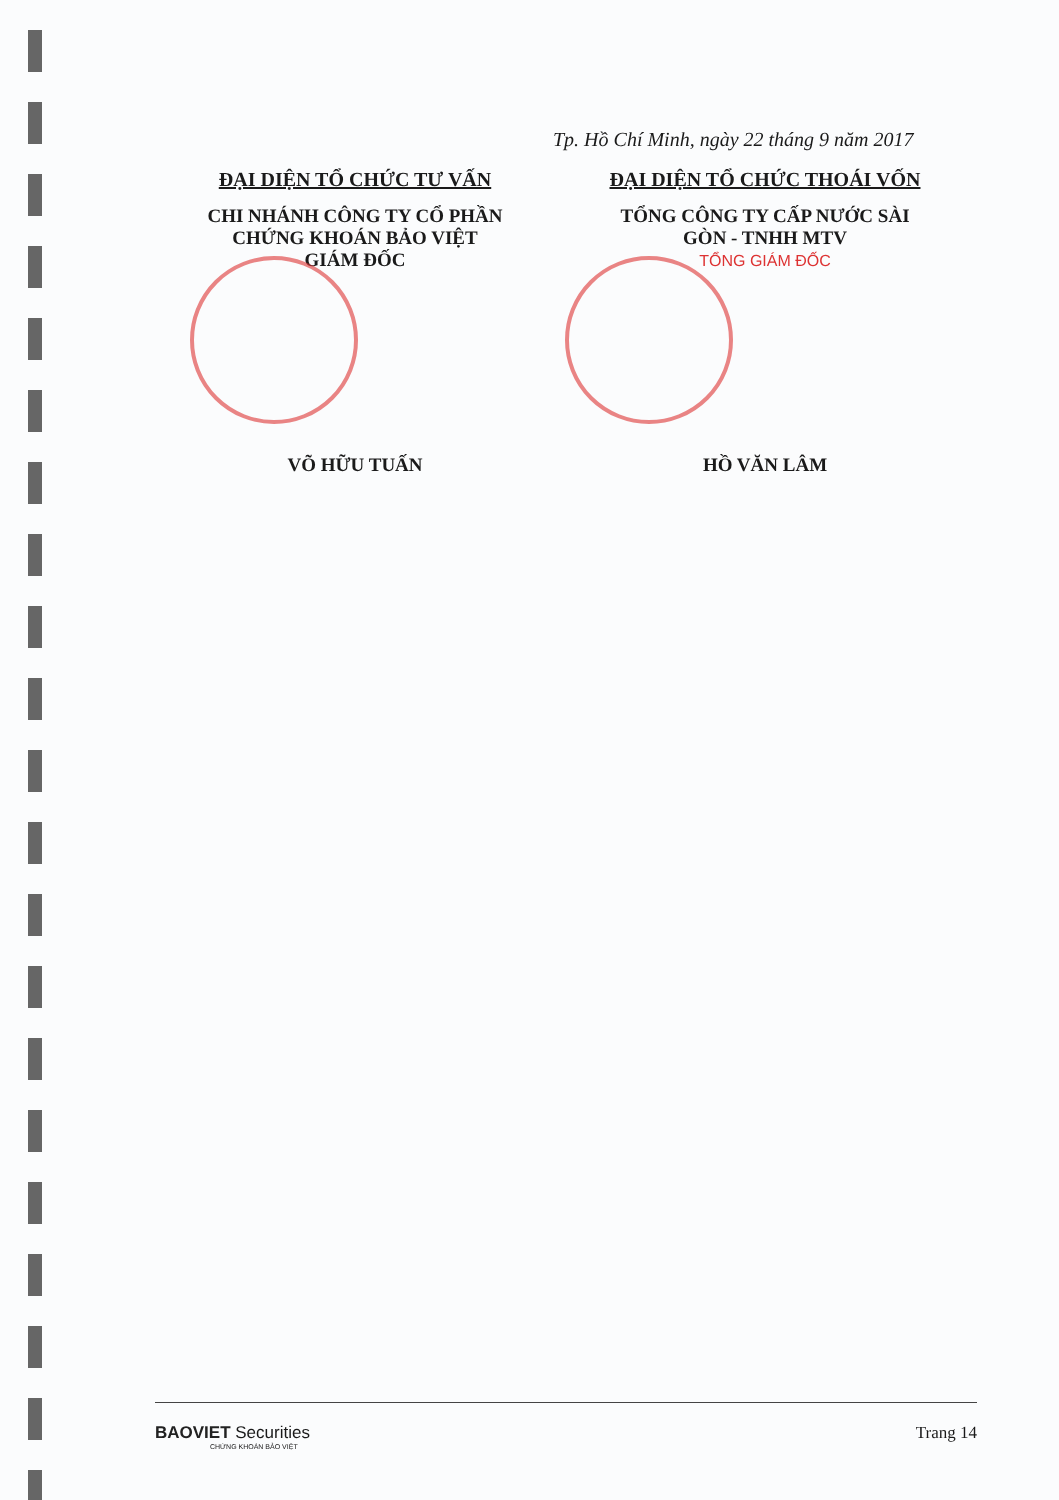Tp. Hồ Chí Minh, ngày 22 tháng 9 năm 2017
ĐẠI DIỆN TỔ CHỨC TƯ VẤN
CHI NHÁNH CÔNG TY CỔ PHẦN
CHỨNG KHOÁN BẢO VIỆT
GIÁM ĐỐC
VÕ HỮU TUẤN
ĐẠI DIỆN TỔ CHỨC THOÁI VỐN
TỔNG CÔNG TY CẤP NƯỚC SÀI
GÒN - TNHH MTV
TỔNG GIÁM ĐỐC
HỒ VĂN LÂM
BAOVIET Securities
CHỨNG KHOÁN BẢO VIỆT
Trang 14